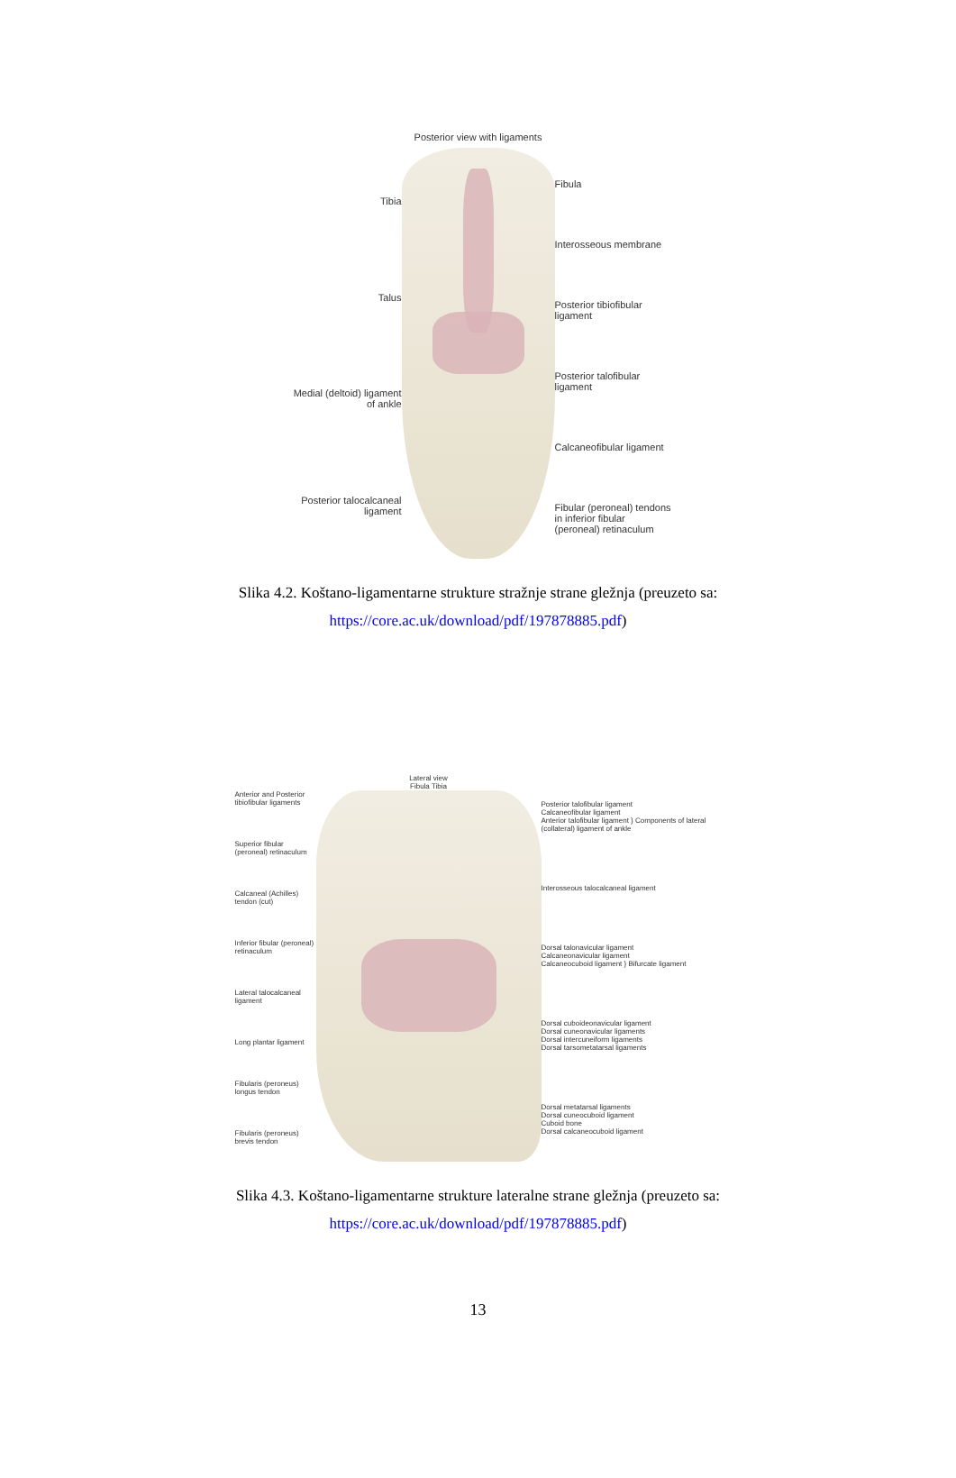Tibia
Talus
Medial (deltoid) ligament of ankle
Posterior talocalcaneal ligament
Posterior view with ligaments
Fibula
Interosseous membrane
Posterior tibiofibular ligament
Posterior talofibular ligament
Calcaneofibular ligament
Fibular (peroneal) tendons in inferior fibular (peroneal) retinaculum
Slika 4.2. Koštano-ligamentarne strukture stražnje strane gležnja (preuzeto sa:
https://core.ac.uk/download/pdf/197878885.pdf)
Anterior and Posterior tibiofibular ligaments
Superior fibular (peroneal) retinaculum
Calcaneal (Achilles) tendon (cut)
Inferior fibular (peroneal) retinaculum
Lateral talocalcaneal ligament
Long plantar ligament
Fibularis (peroneus) longus tendon
Fibularis (peroneus) brevis tendon
Lateral view
Fibula Tibia
Posterior talofibular ligament
Calcaneofibular ligament
Anterior talofibular ligament } Components of lateral (collateral) ligament of ankle
Interosseous talocalcaneal ligament
Dorsal talonavicular ligament
Calcaneonavicular ligament
Calcaneocuboid ligament } Bifurcate ligament
Dorsal cuboideonavicular ligament
Dorsal cuneonavicular ligaments
Dorsal intercuneiform ligaments
Dorsal tarsometatarsal ligaments
Dorsal metatarsal ligaments
Dorsal cuneocuboid ligament
Cuboid bone
Dorsal calcaneocuboid ligament
Slika 4.3. Koštano-ligamentarne strukture lateralne strane gležnja (preuzeto sa:
https://core.ac.uk/download/pdf/197878885.pdf)
13